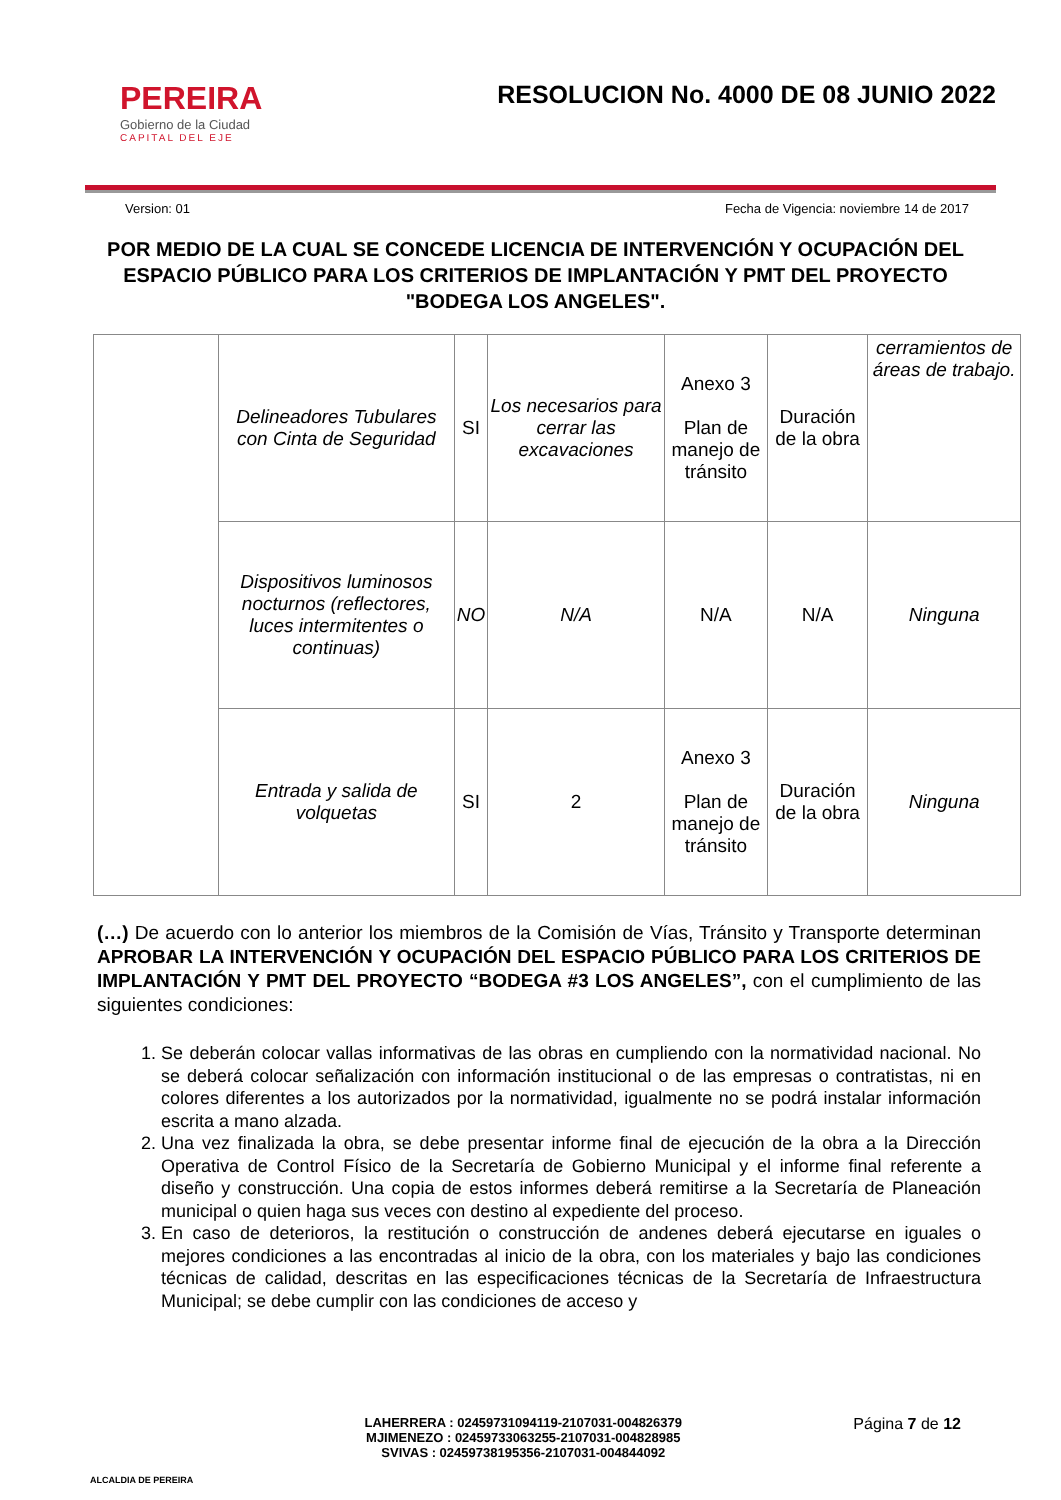PEREIRA
Gobierno de la Ciudad
CAPITAL DEL EJE
RESOLUCION No. 4000 DE 08 JUNIO 2022
Version: 01 Fecha de Vigencia: noviembre 14 de 2017
POR MEDIO DE LA CUAL SE CONCEDE LICENCIA DE INTERVENCIÓN Y OCUPACIÓN DEL ESPACIO PÚBLICO PARA LOS CRITERIOS DE IMPLANTACIÓN Y PMT DEL PROYECTO "BODEGA LOS ANGELES".
| | Delineadores Tubulares con Cinta de Seguridad | SI | Los necesarios para cerrar las excavaciones | Anexo 3 Plan de manejo de tránsito | Duración de la obra | cerramientos de áreas de trabajo. |
| | Dispositivos luminosos nocturnos (reflectores, luces intermitentes o continuas) | NO | N/A | N/A | N/A | Ninguna |
| | Entrada y salida de volquetas | SI | 2 | Anexo 3 Plan de manejo de tránsito | Duración de la obra | Ninguna |
(…) De acuerdo con lo anterior los miembros de la Comisión de Vías, Tránsito y Transporte determinan APROBAR LA INTERVENCIÓN Y OCUPACIÓN DEL ESPACIO PÚBLICO PARA LOS CRITERIOS DE IMPLANTACIÓN Y PMT DEL PROYECTO “BODEGA #3 LOS ANGELES”, con el cumplimiento de las siguientes condiciones:
1. Se deberán colocar vallas informativas de las obras en cumpliendo con la normatividad nacional. No se deberá colocar señalización con información institucional o de las empresas o contratistas, ni en colores diferentes a los autorizados por la normatividad, igualmente no se podrá instalar información escrita a mano alzada.
2. Una vez finalizada la obra, se debe presentar informe final de ejecución de la obra a la Dirección Operativa de Control Físico de la Secretaría de Gobierno Municipal y el informe final referente a diseño y construcción. Una copia de estos informes deberá remitirse a la Secretaría de Planeación municipal o quien haga sus veces con destino al expediente del proceso.
3. En caso de deterioros, la restitución o construcción de andenes deberá ejecutarse en iguales o mejores condiciones a las encontradas al inicio de la obra, con los materiales y bajo las condiciones técnicas de calidad, descritas en las especificaciones técnicas de la Secretaría de Infraestructura Municipal; se debe cumplir con las condiciones de acceso y
ALCALDIA DE PEREIRA
LAHERRERA : 02459731094119-2107031-004826379
MJIMENEZO : 02459733063255-2107031-004828985
SVIVAS : 02459738195356-2107031-004844092
Página 7 de 12